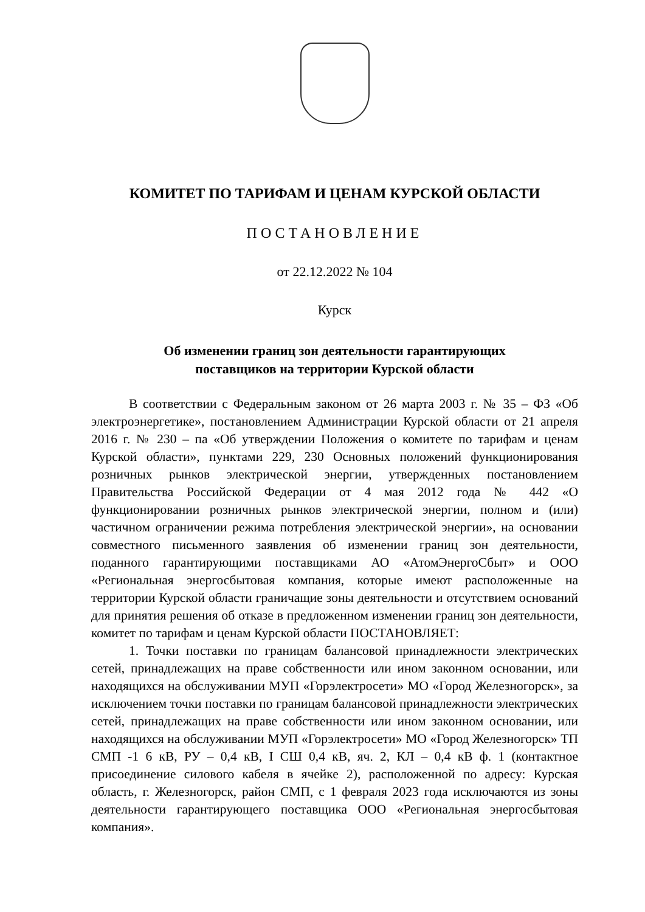КОМИТЕТ ПО ТАРИФАМ И ЦЕНАМ КУРСКОЙ ОБЛАСТИ
ПОСТАНОВЛЕНИЕ
от 22.12.2022 № 104
Курск
Об изменении границ зон деятельности гарантирующих
поставщиков на территории Курской области
В соответствии с Федеральным законом от 26 марта 2003 г. № 35 – ФЗ «Об электроэнергетике», постановлением Администрации Курской области от 21 апреля 2016 г. № 230 – па «Об утверждении Положения о комитете по тарифам и ценам Курской области», пунктами 229, 230 Основных положений функционирования розничных рынков электрической энергии, утвержденных постановлением Правительства Российской Федерации от 4 мая 2012 года № 442 «О функционировании розничных рынков электрической энергии, полном и (или) частичном ограничении режима потребления электрической энергии», на основании совместного письменного заявления об изменении границ зон деятельности, поданного гарантирующими поставщиками АО «АтомЭнергоСбыт» и ООО «Региональная энергосбытовая компания, которые имеют расположенные на территории Курской области граничащие зоны деятельности и отсутствием оснований для принятия решения об отказе в предложенном изменении границ зон деятельности, комитет по тарифам и ценам Курской области ПОСТАНОВЛЯЕТ:
1. Точки поставки по границам балансовой принадлежности электрических сетей, принадлежащих на праве собственности или ином законном основании, или находящихся на обслуживании МУП «Горэлектросети» МО «Город Железногорск», за исключением точки поставки по границам балансовой принадлежности электрических сетей, принадлежащих на праве собственности или ином законном основании, или находящихся на обслуживании МУП «Горэлектросети» МО «Город Железногорск» ТП СМП -1 6 кВ, РУ – 0,4 кВ, I СШ 0,4 кВ, яч. 2, КЛ – 0,4 кВ ф. 1 (контактное присоединение силового кабеля в ячейке 2), расположенной по адресу: Курская область, г. Железногорск, район СМП, с 1 февраля 2023 года исключаются из зоны деятельности гарантирующего поставщика ООО «Региональная энергосбытовая компания».